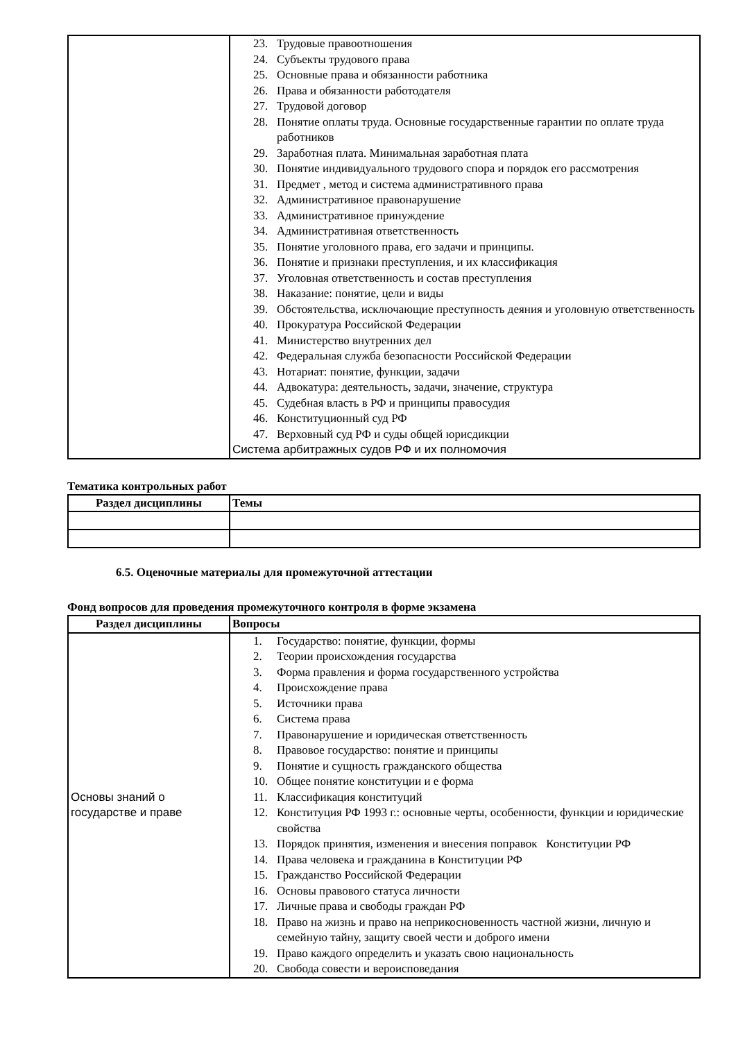| | 23. Трудовые правоотношения 24. Субъекты трудового права 25. Основные права и обязанности работника 26. Права и обязанности работодателя 27. Трудовой договор 28. Понятие оплаты труда. Основные государственные гарантии по оплате труда работников 29. Заработная плата. Минимальная заработная плата 30. Понятие индивидуального трудового спора и порядок его рассмотрения 31. Предмет , метод и система административного права 32. Административное правонарушение 33. Административное принуждение 34. Административная ответственность 35. Понятие уголовного права, его задачи и принципы. 36. Понятие и признаки преступления, и их классификация 37. Уголовная ответственность и состав преступления 38. Наказание: понятие, цели и виды 39. Обстоятельства, исключающие преступность деяния и уголовную ответственность 40. Прокуратура Российской Федерации 41. Министерство внутренних дел 42. Федеральная служба безопасности Российской Федерации 43. Нотариат: понятие, функции, задачи 44. Адвокатура: деятельность, задачи, значение, структура 45. Судебная власть в РФ и принципы правосудия 46. Конституционный суд РФ 47. Верховный суд РФ и суды общей юрисдикции Система арбитражных судов РФ и их полномочия |
Тематика контрольных работ
| Раздел дисциплины | Темы |
| --- | --- |
6.5. Оценочные материалы для промежуточной аттестации
Фонд вопросов для проведения промежуточного контроля в форме экзамена
| Раздел дисциплины | Вопросы |
| --- | --- |
| Основы знаний о государстве и праве | 1. Государство: понятие, функции, формы 2. Теории происхождения государства 3. Форма правления и форма государственного устройства 4. Происхождение права 5. Источники права 6. Система права 7. Правонарушение и юридическая ответственность 8. Правовое государство: понятие и принципы 9. Понятие и сущность гражданского общества 10. Общее понятие конституции и е форма 11. Классификация конституций 12. Конституция РФ 1993 г.: основные черты, особенности, функции и юридические свойства 13. Порядок принятия, изменения и внесения поправок Конституции РФ 14. Права человека и гражданина в Конституции РФ 15. Гражданство Российской Федерации 16. Основы правового статуса личности 17. Личные права и свободы граждан РФ 18. Право на жизнь и право на неприкосновенность частной жизни, личную и семейную тайну, защиту своей чести и доброго имени 19. Право каждого определить и указать свою национальность 20. Свобода совести и вероисповедания |